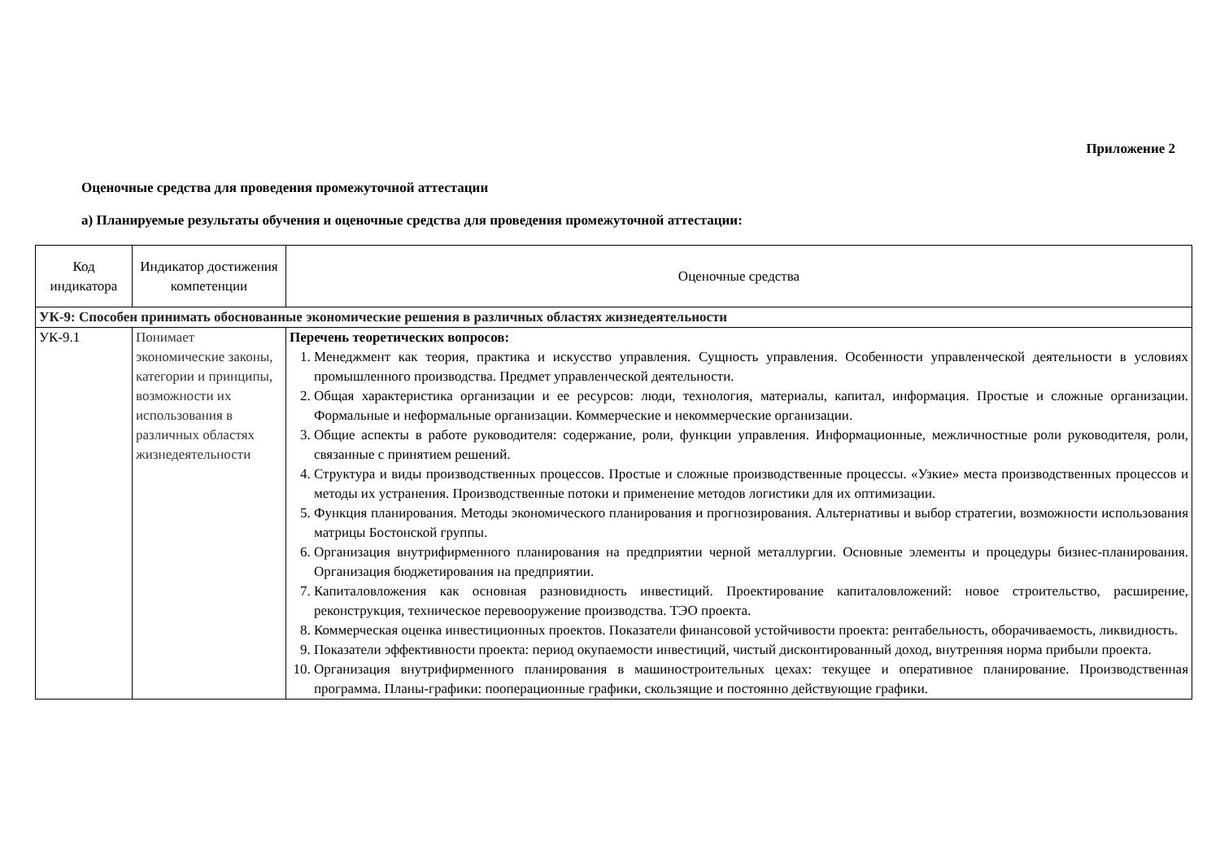Приложение 2
Оценочные средства для проведения промежуточной аттестации
а) Планируемые результаты обучения и оценочные средства для проведения промежуточной аттестации:
| Код индикатора | Индикатор достижения компетенции | Оценочные средства |
| --- | --- | --- |
| УК-9: Способен принимать обоснованные экономические решения в различных областях жизнедеятельности | | |
| УК-9.1 | Понимает экономические законы, категории и принципы, возможности их использования в различных областях жизнедеятельности | Перечень теоретических вопросов: 1. Менеджмент как теория, практика и искусство управления. Сущность управления. Особенности управленческой деятельности в условиях промышленного производства. Предмет управленческой деятельности. 2. Общая характеристика организации и ее ресурсов: люди, технология, материалы, капитал, информация. Простые и сложные организации. Формальные и неформальные организации. Коммерческие и некоммерческие организации. 3. Общие аспекты в работе руководителя: содержание, роли, функции управления. Информационные, межличностные роли руководителя, роли, связанные с принятием решений. 4. Структура и виды производственных процессов. Простые и сложные производственные процессы. «Узкие» места производственных процессов и методы их устранения. Производственные потоки и применение методов логистики для их оптимизации. 5. Функция планирования. Методы экономического планирования и прогнозирования. Альтернативы и выбор стратегии, возможности использования матрицы Бостонской группы. 6. Организация внутрифирменного планирования на предприятии черной металлургии. Основные элементы и процедуры бизнес-планирования. Организация бюджетирования на предприятии. 7. Капиталовложения как основная разновидность инвестиций. Проектирование капиталовложений: новое строительство, расширение, реконструкция, техническое перевооружение производства. ТЭО проекта. 8. Коммерческая оценка инвестиционных проектов. Показатели финансовой устойчивости проекта: рентабельность, оборачиваемость, ликвидность. 9. Показатели эффективности проекта: период окупаемости инвестиций, чистый дисконтированный доход, внутренняя норма прибыли проекта. 10. Организация внутрифирменного планирования в машиностроительных цехах: текущее и оперативное планирование. Производственная программа. Планы-графики: пооперационные графики, скользящие и постоянно действующие графики. |